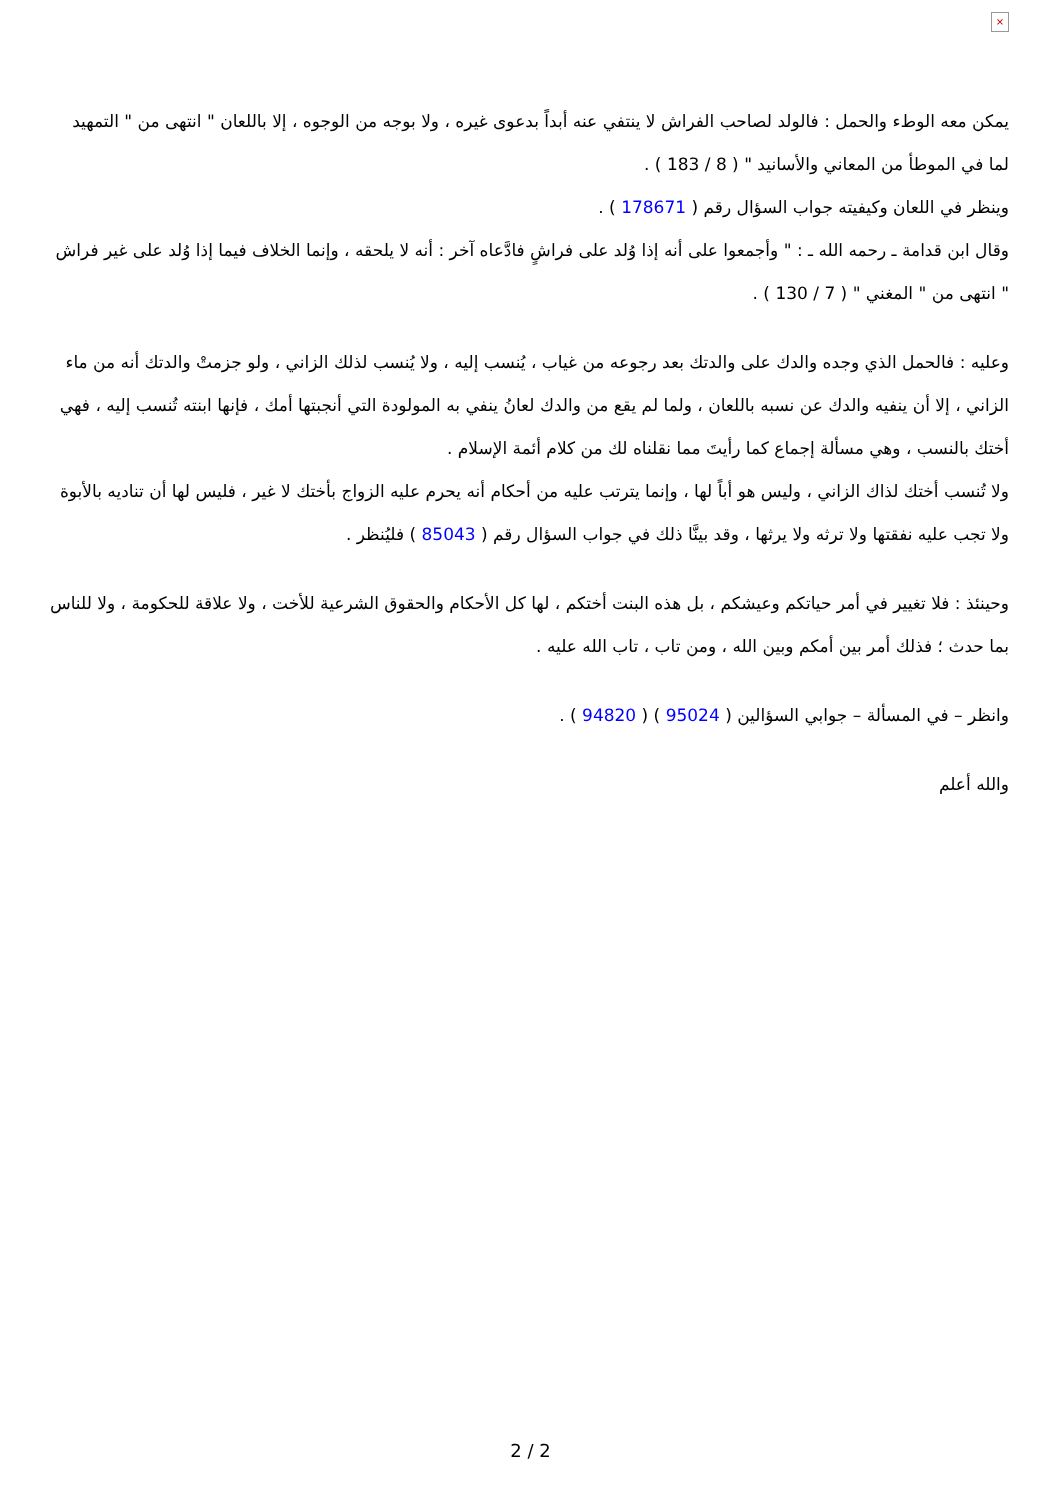×
يمكن معه الوطء والحمل : فالولد لصاحب الفراش لا ينتفي عنه أبداً بدعوى غيره ، ولا بوجه من الوجوه ، إلا باللعان " انتهى من " التمهيد لما في الموطأ من المعاني والأسانيد " ( 8 / 183 ) .
وينظر في اللعان وكيفيته جواب السؤال رقم ( 178671 ) .
وقال ابن قدامة ـ رحمه الله ـ : " وأجمعوا على أنه إذا وُلد على فراشٍ فادَّعاه آخر : أنه لا يلحقه ، وإنما الخلاف فيما إذا وُلد على غير فراش " انتهى من " المغني " ( 7 / 130 ) .
وعليه : فالحمل الذي وجده والدك على والدتك بعد رجوعه من غياب ، يُنسب إليه ، ولا يُنسب لذلك الزاني ، ولو جزمتْ والدتك أنه من ماء الزاني ، إلا أن ينفيه والدك عن نسبه باللعان ، ولما لم يقع من والدك لعانُ ينفي به المولودة التي أنجبتها أمك ، فإنها ابنته تُنسب إليه ، فهي أختك بالنسب ، وهي مسألة إجماع كما رأيتَ مما نقلناه لك من كلام أئمة الإسلام .
ولا تُنسب أختك لذاك الزاني ، وليس هو أباً لها ، وإنما يترتب عليه من أحكام أنه يحرم عليه الزواج بأختك لا غير ، فليس لها أن تناديه بالأبوة ولا تجب عليه نفقتها ولا ترثه ولا يرثها ، وقد بينَّا ذلك في جواب السؤال رقم ( 85043 ) فليُنظر .
وحينئذ : فلا تغيير في أمر حياتكم وعيشكم ، بل هذه البنت أختكم ، لها كل الأحكام والحقوق الشرعية للأخت ، ولا علاقة للحكومة ، ولا للناس بما حدث ؛ فذلك أمر بين أمكم وبين الله ، ومن تاب ، تاب الله عليه .
وانظر – في المسألة – جوابي السؤالين ( 95024 ) ( 94820 ) .
والله أعلم
2 / 2